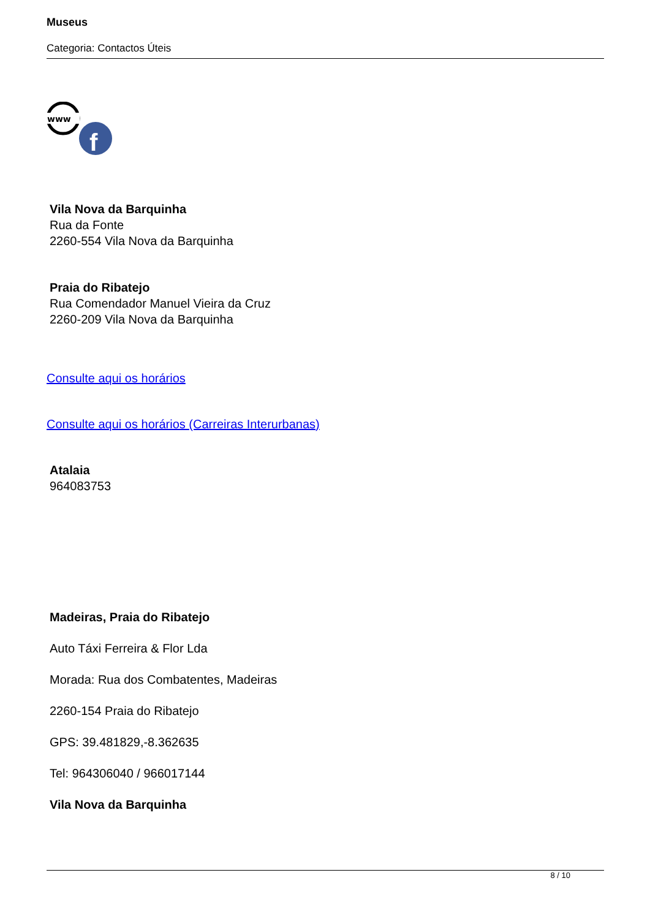Museus
Categoria: Contactos Úteis
www
f
Vila Nova da Barquinha
Rua da Fonte
2260-554 Vila Nova da Barquinha
Praia do Ribatejo
Rua Comendador Manuel Vieira da Cruz
2260-209 Vila Nova da Barquinha
Consulte aqui os horários
Consulte aqui os horários (Carreiras Interurbanas)
Atalaia
964083753
Madeiras, Praia do Ribatejo
Auto Táxi Ferreira & Flor Lda
Morada: Rua dos Combatentes, Madeiras
2260-154 Praia do Ribatejo
GPS: 39.481829,-8.362635
Tel: 964306040 / 966017144
Vila Nova da Barquinha
8 / 10